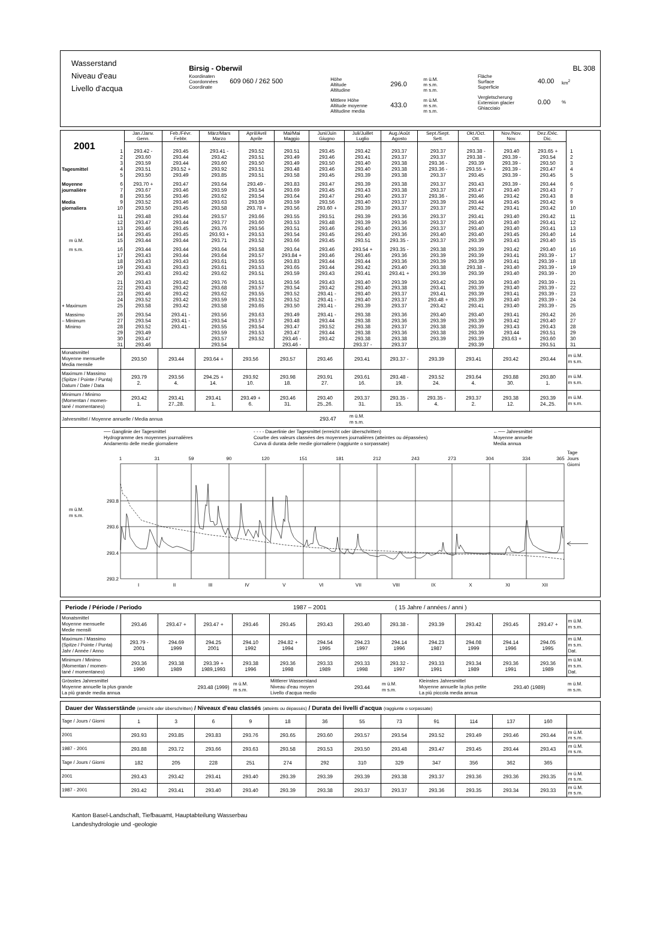Wasserstand
Niveau d'eau
Livello d'acqua
Birsig - Oberwil
Koordinaten
Coordonnées
Coordinate
609 060 / 262 500
Höhe
Altitude
Altitudine
296.0
m ü.M.
m s.m.
m s.m.
Mittlere Höhe
Altitude moyenne
Altitudine media
433.0
m ü.M.
m s.m.
m s.m.
BL 308
Fläche
Surface
Superficie
40.00
km<sup>2</sup>
Vergletscherung
Extension glacier
Ghiacciaio
0.00
%
| | | Jan./Janv. Genn. | Feb./Févr. Febbr. | März/Mars Marzo | April/Avril Aprile | Mai/Mai Maggio | Juni/Juin Giugno | Juli/Juillet Luglio | Aug./Août Agosto | Sept./Sept. Sett. | Okt./Oct. Ott. | Nov./Nov. Nov. | Dez./Déc. Dic. | |
| --- | --- | --- | --- | --- | --- | --- | --- | --- | --- | --- | --- | --- | --- | --- |
| 2001 | | | | | | | | | | | | | | |
| | 1 | 293.42 - | 293.45 | 293.41 - | 293.52 | 293.51 | 293.45 | 293.42 | 293.37 | 293.37 | 293.38 - | 293.40 | 293.65 + | 1 |
| | 2 | 293.60 | 293.44 | 293.42 | 293.51 | 293.49 | 293.46 | 293.41 | 293.37 | 293.37 | 293.38 - | 293.39 - | 293.54 | 2 |
| | 3 | 293.59 | 293.44 | 293.60 | 293.50 | 293.49 | 293.50 | 293.40 | 293.38 | 293.36 - | 293.39 | 293.39 - | 293.50 | 3 |
| Tagesmittel | 4 | 293.51 | 293.52 + | 293.92 | 293.51 | 293.48 | 293.46 | 293.40 | 293.38 | 293.36 - | 293.55 + | 293.39 - | 293.47 | 4 |
| | 5 | 293.50 | 293.49 | 293.85 | 293.51 | 293.58 | 293.45 | 293.39 | 293.38 | 293.37 | 293.45 | 293.39 - | 293.45 | 5 |
| Moyenne | 6 | 293.70 + | 293.47 | 293.64 | 293.49 - | 293.83 | 293.47 | 293.39 | 293.38 | 293.37 | 293.43 | 293.39 - | 293.44 | 6 |
| journalière | 7 | 293.67 | 293.46 | 293.59 | 293.54 | 293.69 | 293.45 | 293.43 | 293.38 | 293.37 | 293.47 | 293.40 | 293.43 | 7 |
| | 8 | 293.56 | 293.46 | 293.62 | 293.54 | 293.64 | 293.47 | 293.40 | 293.37 | 293.36 - | 293.46 | 293.42 | 293.43 | 8 |
| Media | 9 | 293.52 | 293.46 | 293.63 | 293.59 | 293.59 | 293.56 | 293.40 | 293.37 | 293.39 | 293.44 | 293.45 | 293.42 | 9 |
| giornaliera | 10 | 293.50 | 293.45 | 293.58 | 293.78 + | 293.56 | 293.60 + | 293.39 | 293.37 | 293.37 | 293.42 | 293.41 | 293.42 | 10 |
| | 11 | 293.48 | 293.44 | 293.57 | 293.66 | 293.55 | 293.51 | 293.39 | 293.36 | 293.37 | 293.41 | 293.40 | 293.42 | 11 |
| | 12 | 293.47 | 293.44 | 293.77 | 293.60 | 293.53 | 293.48 | 293.39 | 293.36 | 293.37 | 293.40 | 293.40 | 293.41 | 12 |
| | 13 | 293.46 | 293.45 | 293.76 | 293.56 | 293.51 | 293.46 | 293.40 | 293.36 | 293.37 | 293.40 | 293.40 | 293.41 | 13 |
| | 14 | 293.45 | 293.45 | 293.93 + | 293.53 | 293.54 | 293.45 | 293.40 | 293.36 | 293.40 | 293.40 | 293.45 | 293.40 | 14 |
| m ü.M. | 15 | 293.44 | 293.44 | 293.71 | 293.52 | 293.66 | 293.45 | 293.51 | 293.35 - | 293.37 | 293.39 | 293.43 | 293.40 | 15 |
| m s.m. | 16 | 293.44 | 293.44 | 293.64 | 293.58 | 293.64 | 293.46 | 293.54 + | 293.35 - | 293.38 | 293.39 | 293.42 | 293.40 | 16 |
| | 17 | 293.43 | 293.44 | 293.64 | 293.57 | 293.84 + | 293.46 | 293.46 | 293.36 | 293.39 | 293.39 | 293.41 | 293.39 - | 17 |
| | 18 | 293.43 | 293.43 | 293.61 | 293.55 | 293.83 | 293.44 | 293.44 | 293.36 | 293.39 | 293.39 | 293.41 | 293.39 - | 18 |
| | 19 | 293.43 | 293.43 | 293.61 | 293.53 | 293.65 | 293.44 | 293.42 | 293.40 | 293.38 | 293.38 - | 293.40 | 293.39 - | 19 |
| | 20 | 293.43 | 293.42 | 293.62 | 293.51 | 293.59 | 293.43 | 293.41 | 293.41 + | 293.39 | 293.39 | 293.40 | 293.39 - | 20 |
| | 21 | 293.43 | 293.42 | 293.76 | 293.51 | 293.56 | 293.43 | 293.40 | 293.39 | 293.42 | 293.39 | 293.40 | 293.39 - | 21 |
| | 22 | 293.43 | 293.42 | 293.68 | 293.57 | 293.54 | 293.42 | 293.40 | 293.38 | 293.41 | 293.39 | 293.40 | 293.39 - | 22 |
| | 23 | 293.46 | 293.42 | 293.62 | 293.55 | 293.52 | 293.41 - | 293.40 | 293.37 | 293.41 | 293.39 | 293.41 | 293.39 - | 23 |
| | 24 | 293.52 | 293.42 | 293.59 | 293.52 | 293.52 | 293.41 - | 293.40 | 293.37 | 293.48 + | 293.39 | 293.40 | 293.39 - | 24 |
| + Maximum | 25 | 293.58 | 293.42 | 293.58 | 293.65 | 293.50 | 293.41 - | 293.39 | 293.37 | 293.42 | 293.41 | 293.40 | 293.39 - | 25 |
| Massimo | 26 | 293.54 | 293.41 - | 293.56 | 293.63 | 293.49 | 293.41 - | 293.38 | 293.36 | 293.40 | 293.40 | 293.41 | 293.42 | 26 |
| – Minimum | 27 | 293.54 | 293.41 - | 293.54 | 293.57 | 293.48 | 293.44 | 293.38 | 293.36 | 293.39 | 293.39 | 293.42 | 293.40 | 27 |
| Minimo | 28 | 293.52 | 293.41 - | 293.55 | 293.54 | 293.47 | 293.52 | 293.38 | 293.37 | 293.38 | 293.39 | 293.43 | 293.43 | 28 |
| | 29 | 293.49 | | 293.59 | 293.53 | 293.47 | 293.44 | 293.38 | 293.36 | 293.38 | 293.39 | 293.44 | 293.51 | 29 |
| | 30 | 293.47 | | 293.57 | 293.52 | 293.46 - | 293.42 | 293.38 | 293.38 | 293.39 | 293.39 | 293.63 + | 293.60 | 30 |
| | 31 | 293.46 | | 293.54 | | 293.46 - | | 293.37 - | 293.37 | | 293.39 | | 293.51 | 31 |
| Monatsmittel Moyenne mensuelle Media mensile | 293.50 | 293.44 | 293.64 + | 293.56 | 293.57 | 293.46 | 293.41 | 293.37 - | 293.39 | 293.41 | 293.42 | 293.44 | m ü.M. m s.m. |
| Maximum / Massimo (Spitze / Pointe / Punta) Datum / Date / Data | 293.79 2. | 293.56 4. | 294.25 + 14. | 293.92 10. | 293.98 18. | 293.91 27. | 293.61 16. | 293.48 - 19. | 293.52 24. | 293.64 4. | 293.88 30. | 293.80 1. | m ü.M. m s.m. |
| Minimum / Minimo (Momentan / momen- tané / momentaneo) | 293.42 1. | 293.41 27.,28. | 293.41 1. | 293.49 + 6. | 293.46 31. | 293.40 25.,26. | 293.37 31. | 293.35 - 15. | 293.35 - 4. | 293.37 2. | 293.38 12. | 293.39 24.,25. | m ü.M. m s.m. |
| Jahresmittel / Moyenne annuelle / Media annua 293.47 m ü.M. m s.m. | | | | | | | | | | | | | |
── Ganglinie der Tagesmittel
Hydrogramme des moyennes journalières
Andamento delle medie giornaliere
- - - - Dauerlinie der Tagesmittel (erreicht oder überschritten)
Courbe des valeurs classées des moyennes journalières (atteintes ou dépassées)
Curva di durata delle medie giornaliere (raggiunte o sorpassate)
←── Jahresmittel
Moyenne annuelle
Media annua
1
31
59
90
120
151
181
212
243
273
304
334
365
Tage
Jours
Giorni
293.8
293.6
293.4
293.2
m ü.M.
m s.m.
I
II
III
IV
V
VI
VII
VIII
IX
X
XI
XII
Periode / Période / Periodo 1987 – 2001 ( 15 Jahre / années / anni )
| Monatsmittel Moyenne mensuelle Medie mensili | 293.46 | 293.47 + | 293.47 + | 293.46 | 293.45 | 293.43 | 293.40 | 293.38 - | 293.39 | 293.42 | 293.45 | 293.47 + | m ü.M. m s.m. |
| Maximum / Massimo (Spitze / Pointe / Punta) Jahr / Année / Anno | 293.79 - 2001 | 294.69 1999 | 294.25 2001 | 294.10 1992 | 294.82 + 1994 | 294.54 1995 | 294.23 1997 | 294.14 1996 | 294.23 1987 | 294.08 1999 | 294.14 1996 | 294.05 1995 | m ü.M. m s.m. Dat. |
| Minimum / Minimo (Momentan / momen- tané / momentaneo) | 293.36 1990 | 293.38 1989 | 293.39 + 1989,1993 | 293.38 1996 | 293.36 1998 | 293.33 1989 | 293.33 1998 | 293.32 - 1997 | 293.33 1991 | 293.34 1989 | 293.36 1991 | 293.36 1989 | m ü.M. m s.m. Dat. |
| Grösstes Jahresmittel Moyenne annuelle la plus grande La più grande media annua | | | 293.48 (1999) | m ü.M. m s.m. | Mittlerer Wasserstand Niveau d'eau moyen Livello d'acqua medio | | 293.44 | m ü.M. m s.m. | Kleinstes Jahresmittel Moyenne annuelle la plus petite La più piccola media annua | | 293.40 (1989) | | m ü.M. m s.m. |
Dauer der Wasserstände (erreicht oder überschritten) / Niveaux d'eau classés (atteints ou dépassés) / Durata dei livelli d'acqua (raggiunte o sorpassate)
| Tage / Jours / Giorni | 1 | 3 | 6 | 9 | 18 | 36 | 55 | 73 | 91 | 114 | 137 | 160 | |
| 2001 | 293.93 | 293.85 | 293.83 | 293.76 | 293.65 | 293.60 | 293.57 | 293.54 | 293.52 | 293.49 | 293.46 | 293.44 | m ü.M. m s.m. |
| 1987 - 2001 | 293.88 | 293.72 | 293.66 | 293.63 | 293.58 | 293.53 | 293.50 | 293.48 | 293.47 | 293.45 | 293.44 | 293.43 | m ü.M. m s.m. |
| Tage / Jours / Giorni | 182 | 205 | 228 | 251 | 274 | 292 | 310 | 329 | 347 | 356 | 362 | 365 | |
| 2001 | 293.43 | 293.42 | 293.41 | 293.40 | 293.39 | 293.39 | 293.39 | 293.38 | 293.37 | 293.36 | 293.36 | 293.35 | m ü.M. m s.m. |
| 1987 - 2001 | 293.42 | 293.41 | 293.40 | 293.40 | 293.39 | 293.38 | 293.37 | 293.37 | 293.36 | 293.35 | 293.34 | 293.33 | m ü.M. m s.m. |
Kanton Basel-Landschaft, Tiefbauamt, Hauptabteilung Wasserbau
Landeshydrologie und -geologie